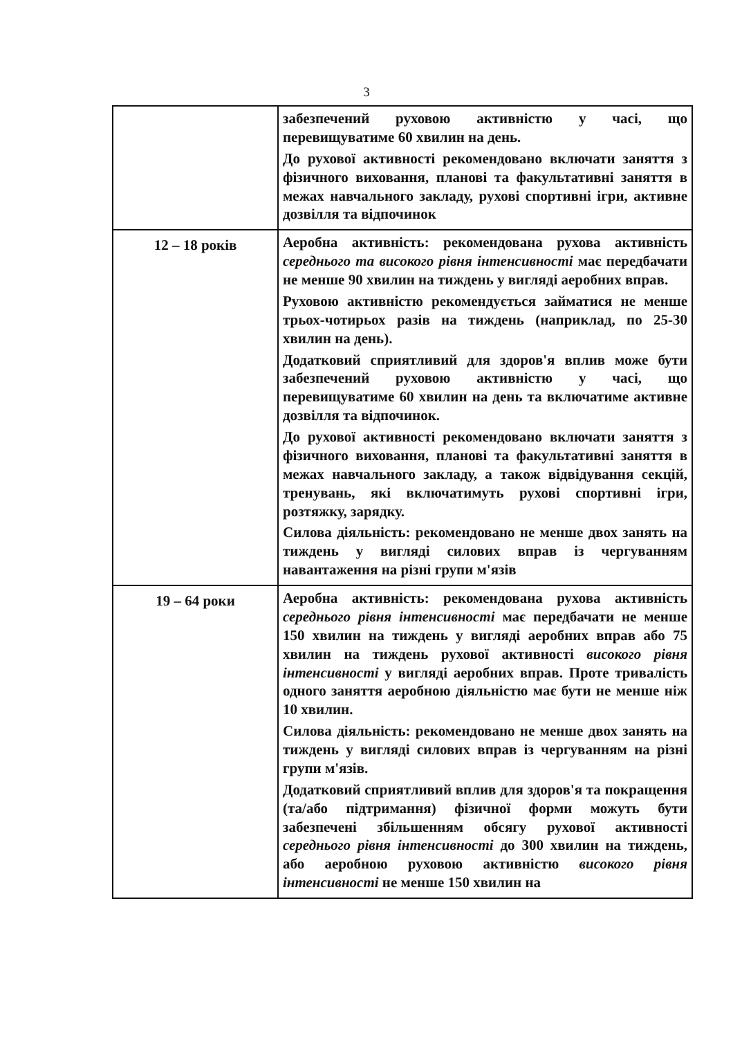3
| | забезпечений руховою активністю у часі, що перевищуватиме 60 хвилин на день. До рухової активності рекомендовано включати заняття з фізичного виховання, планові та факультативні заняття в межах навчального закладу, рухові спортивні ігри, активне дозвілля та відпочинок |
| 12 – 18 років | Аеробна активність: рекомендована рухова активність середнього та високого рівня інтенсивності має передбачати не менше 90 хвилин на тиждень у вигляді аеробних вправ. Руховою активністю рекомендується займатися не менше трьох-чотирьох разів на тиждень (наприклад, по 25-30 хвилин на день). Додатковий сприятливий для здоров'я вплив може бути забезпечений руховою активністю у часі, що перевищуватиме 60 хвилин на день та включатиме активне дозвілля та відпочинок. До рухової активності рекомендовано включати заняття з фізичного виховання, планові та факультативні заняття в межах навчального закладу, а також відвідування секцій, тренувань, які включатимуть рухові спортивні ігри, розтяжку, зарядку. Силова діяльність: рекомендовано не менше двох занять на тиждень у вигляді силових вправ із чергуванням навантаження на різні групи м'язів |
| 19 – 64 роки | Аеробна активність: рекомендована рухова активність середнього рівня інтенсивності має передбачати не менше 150 хвилин на тиждень у вигляді аеробних вправ або 75 хвилин на тиждень рухової активності високого рівня інтенсивності у вигляді аеробних вправ. Проте тривалість одного заняття аеробною діяльністю має бути не менше ніж 10 хвилин. Силова діяльність: рекомендовано не менше двох занять на тиждень у вигляді силових вправ із чергуванням на різні групи м'язів. Додатковий сприятливий вплив для здоров'я та покращення (та/або підтримання) фізичної форми можуть бути забезпечені збільшенням обсягу рухової активності середнього рівня інтенсивності до 300 хвилин на тиждень, або аеробною руховою активністю високого рівня інтенсивності не менше 150 хвилин на |